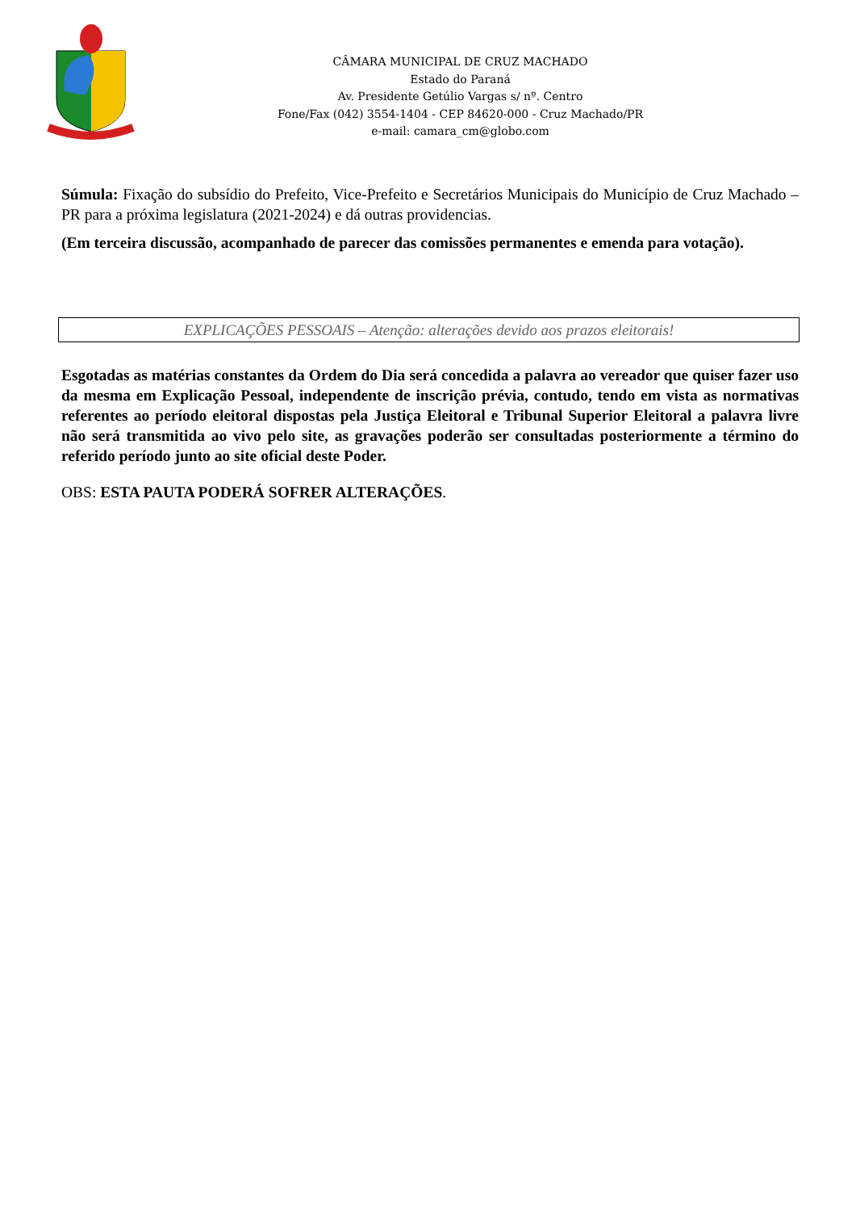CÂMARA MUNICIPAL DE CRUZ MACHADO
Estado do Paraná
Av. Presidente Getúlio Vargas s/ nº. Centro
Fone/Fax (042) 3554-1404 - CEP 84620-000 - Cruz Machado/PR
e-mail: camara_cm@globo.com
Súmula: Fixação do subsídio do Prefeito, Vice-Prefeito e Secretários Municipais do Município de Cruz Machado – PR para a próxima legislatura (2021-2024) e dá outras providencias.
(Em terceira discussão, acompanhado de parecer das comissões permanentes e emenda para votação).
EXPLICAÇÕES PESSOAIS – Atenção: alterações devido aos prazos eleitorais!
Esgotadas as matérias constantes da Ordem do Dia será concedida a palavra ao vereador que quiser fazer uso da mesma em Explicação Pessoal, independente de inscrição prévia, contudo, tendo em vista as normativas referentes ao período eleitoral dispostas pela Justiça Eleitoral e Tribunal Superior Eleitoral a palavra livre não será transmitida ao vivo pelo site, as gravações poderão ser consultadas posteriormente a término do referido período junto ao site oficial deste Poder.
OBS: ESTA PAUTA PODERÁ SOFRER ALTERAÇÕES.